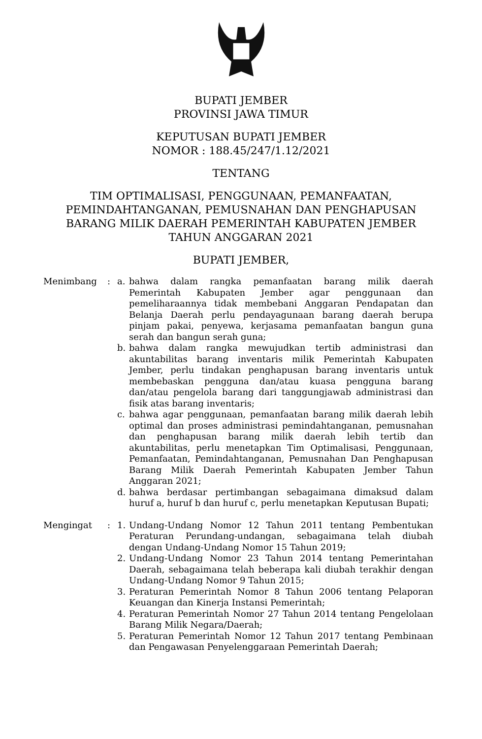BUPATI JEMBER
PROVINSI JAWA TIMUR
KEPUTUSAN BUPATI JEMBER
NOMOR : 188.45/247/1.12/2021
TENTANG
TIM OPTIMALISASI, PENGGUNAAN, PEMANFAATAN,
PEMINDAHTANGANAN, PEMUSNAHAN DAN PENGHAPUSAN
BARANG MILIK DAERAH PEMERINTAH KABUPATEN JEMBER
TAHUN ANGGARAN 2021
BUPATI JEMBER,
Menimbang : a. bahwa dalam rangka pemanfaatan barang milik daerah Pemerintah Kabupaten Jember agar penggunaan dan pemeliharaannya tidak membebani Anggaran Pendapatan dan Belanja Daerah perlu pendayagunaan barang daerah berupa pinjam pakai, penyewa, kerjasama pemanfaatan bangun guna serah dan bangun serah guna;
b. bahwa dalam rangka mewujudkan tertib administrasi dan akuntabilitas barang inventaris milik Pemerintah Kabupaten Jember, perlu tindakan penghapusan barang inventaris untuk membebaskan pengguna dan/atau kuasa pengguna barang dan/atau pengelola barang dari tanggungjawab administrasi dan fisik atas barang inventaris;
c. bahwa agar penggunaan, pemanfaatan barang milik daerah lebih optimal dan proses administrasi pemindahtanganan, pemusnahan dan penghapusan barang milik daerah lebih tertib dan akuntabilitas, perlu menetapkan Tim Optimalisasi, Penggunaan, Pemanfaatan, Pemindahtanganan, Pemusnahan Dan Penghapusan Barang Milik Daerah Pemerintah Kabupaten Jember Tahun Anggaran 2021;
d. bahwa berdasar pertimbangan sebagaimana dimaksud dalam huruf a, huruf b dan huruf c, perlu menetapkan Keputusan Bupati;
Mengingat : 1. Undang-Undang Nomor 12 Tahun 2011 tentang Pembentukan Peraturan Perundang-undangan, sebagaimana telah diubah dengan Undang-Undang Nomor 15 Tahun 2019;
2. Undang-Undang Nomor 23 Tahun 2014 tentang Pemerintahan Daerah, sebagaimana telah beberapa kali diubah terakhir dengan Undang-Undang Nomor 9 Tahun 2015;
3. Peraturan Pemerintah Nomor 8 Tahun 2006 tentang Pelaporan Keuangan dan Kinerja Instansi Pemerintah;
4. Peraturan Pemerintah Nomor 27 Tahun 2014 tentang Pengelolaan Barang Milik Negara/Daerah;
5. Peraturan Pemerintah Nomor 12 Tahun 2017 tentang Pembinaan dan Pengawasan Penyelenggaraan Pemerintah Daerah;